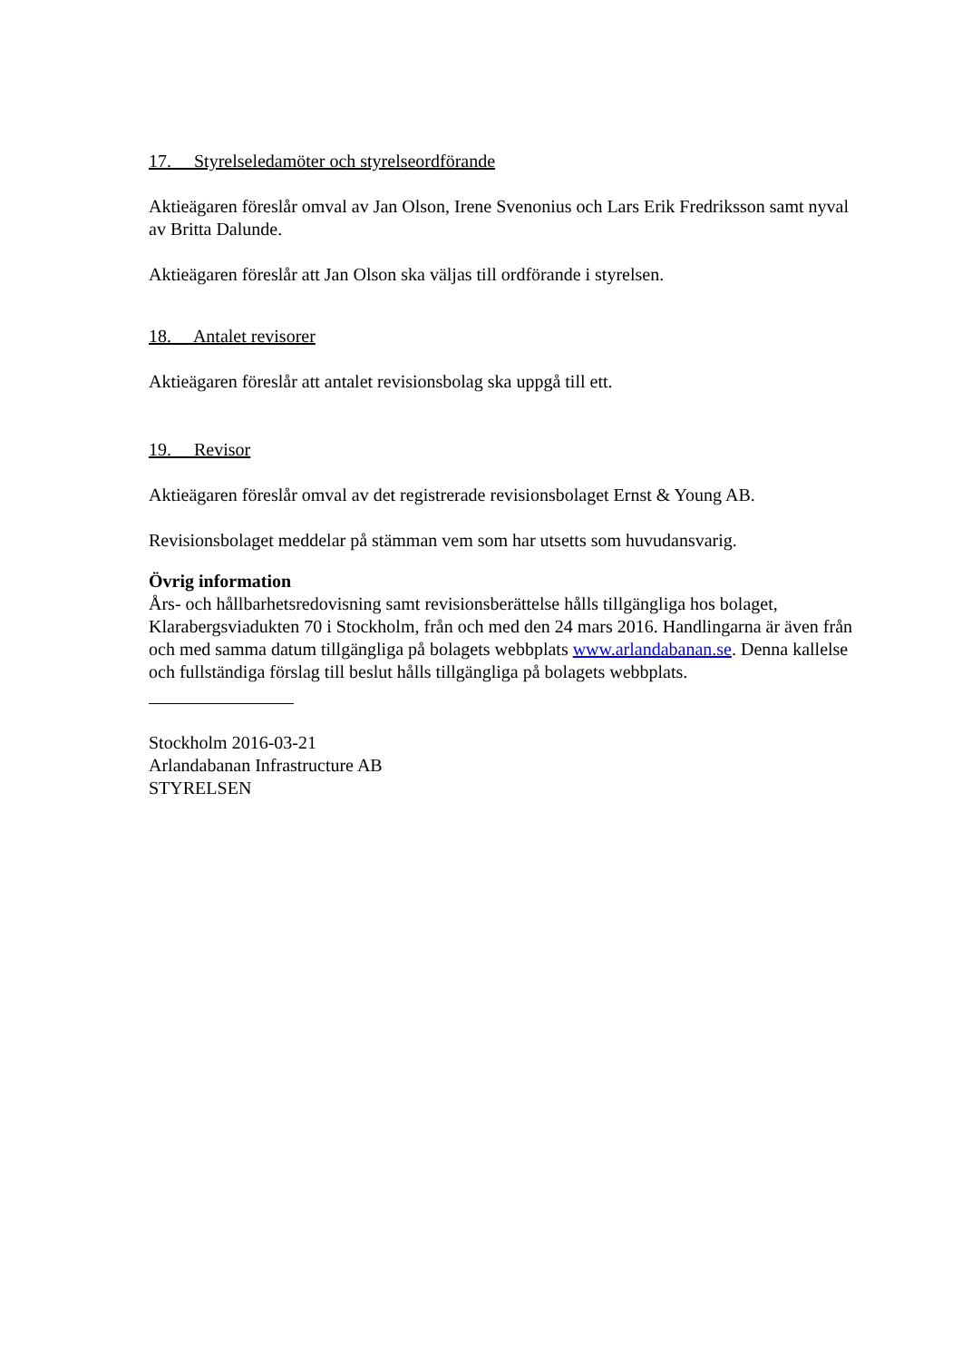17. Styrelseledamöter och styrelseordförande
Aktieägaren föreslår omval av Jan Olson, Irene Svenonius och Lars Erik Fredriksson samt nyval av Britta Dalunde.
Aktieägaren föreslår att Jan Olson ska väljas till ordförande i styrelsen.
18. Antalet revisorer
Aktieägaren föreslår att antalet revisionsbolag ska uppgå till ett.
19. Revisor
Aktieägaren föreslår omval av det registrerade revisionsbolaget Ernst & Young AB.
Revisionsbolaget meddelar på stämman vem som har utsetts som huvudansvarig.
Övrig information
Års- och hållbarhetsredovisning samt revisionsberättelse hålls tillgängliga hos bolaget, Klarabergsviadukten 70 i Stockholm, från och med den 24 mars 2016. Handlingarna är även från och med samma datum tillgängliga på bolagets webbplats www.arlandabanan.se. Denna kallelse och fullständiga förslag till beslut hålls tillgängliga på bolagets webbplats.
Stockholm 2016-03-21
Arlandabanan Infrastructure AB
STYRELSEN